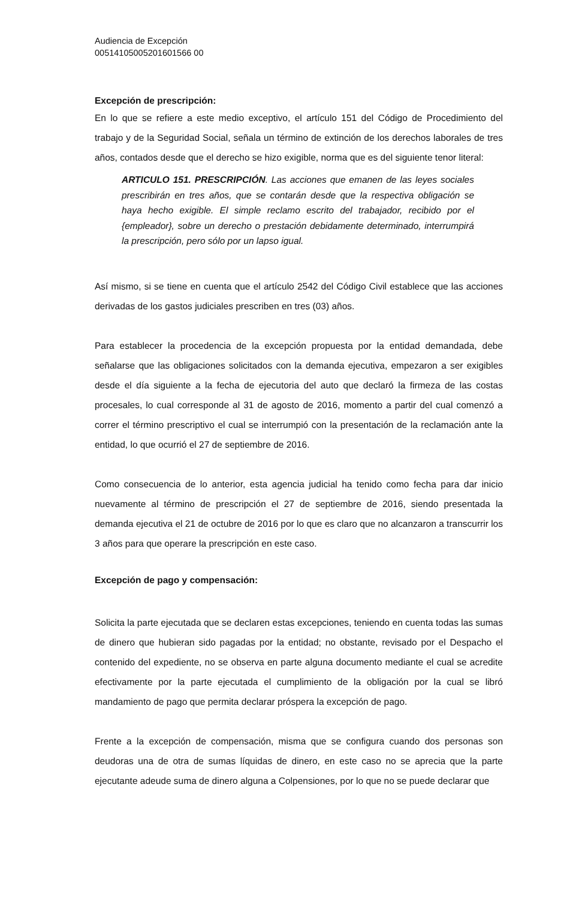Audiencia de Excepción
00514105005201601566 00
Excepción de prescripción:
En lo que se refiere a este medio exceptivo, el artículo 151 del Código de Procedimiento del trabajo y de la Seguridad Social, señala un término de extinción de los derechos laborales de tres años, contados desde que el derecho se hizo exigible, norma que es del siguiente tenor literal:
ARTICULO 151. PRESCRIPCIÓN. Las acciones que emanen de las leyes sociales prescribirán en tres años, que se contarán desde que la respectiva obligación se haya hecho exigible. El simple reclamo escrito del trabajador, recibido por el {empleador}, sobre un derecho o prestación debidamente determinado, interrumpirá la prescripción, pero sólo por un lapso igual.
Así mismo, si se tiene en cuenta que el artículo 2542 del Código Civil establece que las acciones derivadas de los gastos judiciales prescriben en tres (03) años.
Para establecer la procedencia de la excepción propuesta por la entidad demandada, debe señalarse que las obligaciones solicitados con la demanda ejecutiva, empezaron a ser exigibles desde el día siguiente a la fecha de ejecutoria del auto que declaró la firmeza de las costas procesales, lo cual corresponde al 31 de agosto de 2016, momento a partir del cual comenzó a correr el término prescriptivo el cual se interrumpió con la presentación de la reclamación ante la entidad, lo que ocurrió el 27 de septiembre de 2016.
Como consecuencia de lo anterior, esta agencia judicial ha tenido como fecha para dar inicio nuevamente al término de prescripción el 27 de septiembre de 2016, siendo presentada la demanda ejecutiva el 21 de octubre de 2016 por lo que es claro que no alcanzaron a transcurrir los 3 años para que operare la prescripción en este caso.
Excepción de pago y compensación:
Solicita la parte ejecutada que se declaren estas excepciones, teniendo en cuenta todas las sumas de dinero que hubieran sido pagadas por la entidad; no obstante, revisado por el Despacho el contenido del expediente, no se observa en parte alguna documento mediante el cual se acredite efectivamente por la parte ejecutada el cumplimiento de la obligación por la cual se libró mandamiento de pago que permita declarar próspera la excepción de pago.
Frente a la excepción de compensación, misma que se configura cuando dos personas son deudoras una de otra de sumas líquidas de dinero, en este caso no se aprecia que la parte ejecutante adeude suma de dinero alguna a Colpensiones, por lo que no se puede declarar que